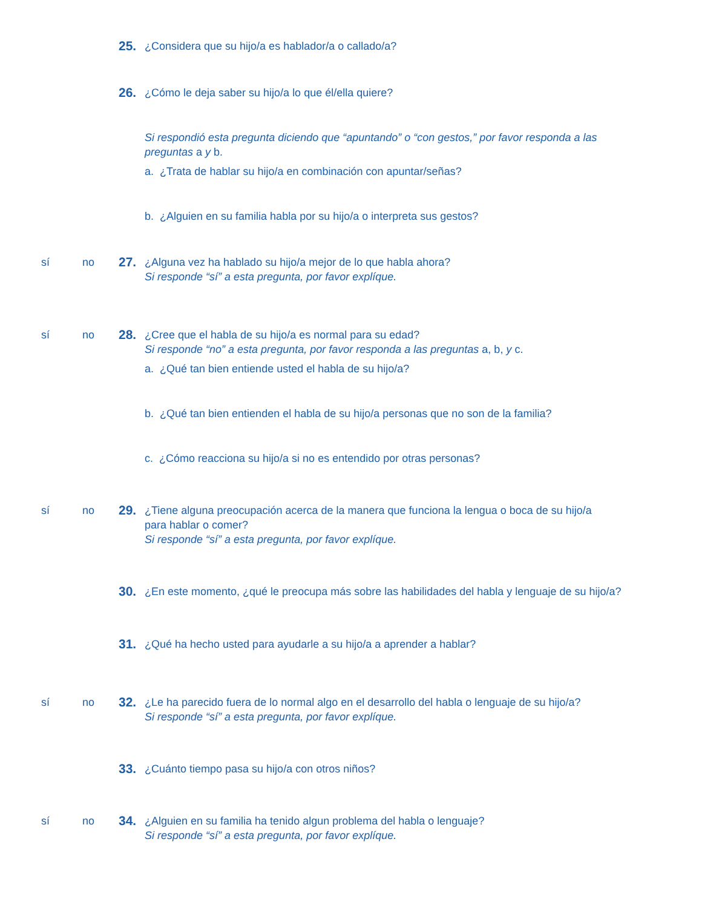25.
¿Considera que su hijo/a es hablador/a o callado/a?
26.
¿Cómo le deja saber su hijo/a lo que él/ella quiere?
Si respondió esta pregunta diciendo que “apuntando” o “con gestos,” por favor responda a las preguntas a y b.
a. ¿Trata de hablar su hijo/a en combinación con apuntar/señas?
b. ¿Alguien en su familia habla por su hijo/a o interpreta sus gestos?
sí no
27.
¿Alguna vez ha hablado su hijo/a mejor de lo que habla ahora?
Si responde “sí” a esta pregunta, por favor explíque.
sí no
28.
¿Cree que el habla de su hijo/a es normal para su edad?
Si responde “no” a esta pregunta, por favor responda a las preguntas a, b, y c.
a. ¿Qué tan bien entiende usted el habla de su hijo/a?
b. ¿Qué tan bien entienden el habla de su hijo/a personas que no son de la familia?
c. ¿Cómo reacciona su hijo/a si no es entendido por otras personas?
sí no
29.
¿Tiene alguna preocupación acerca de la manera que funciona la lengua o boca de su hijo/a
para hablar o comer?
Si responde “sí” a esta pregunta, por favor explíque.
30.
¿En este momento, ¿qué le preocupa más sobre las habilidades del habla y lenguaje de su hijo/a?
31.
¿Qué ha hecho usted para ayudarle a su hijo/a a aprender a hablar?
sí no
32.
¿Le ha parecido fuera de lo normal algo en el desarrollo del habla o lenguaje de su hijo/a?
Si responde “sí” a esta pregunta, por favor explíque.
33.
¿Cuánto tiempo pasa su hijo/a con otros niños?
sí no
34.
¿Alguien en su familia ha tenido algun problema del habla o lenguaje?
Si responde “sí” a esta pregunta, por favor explíque.